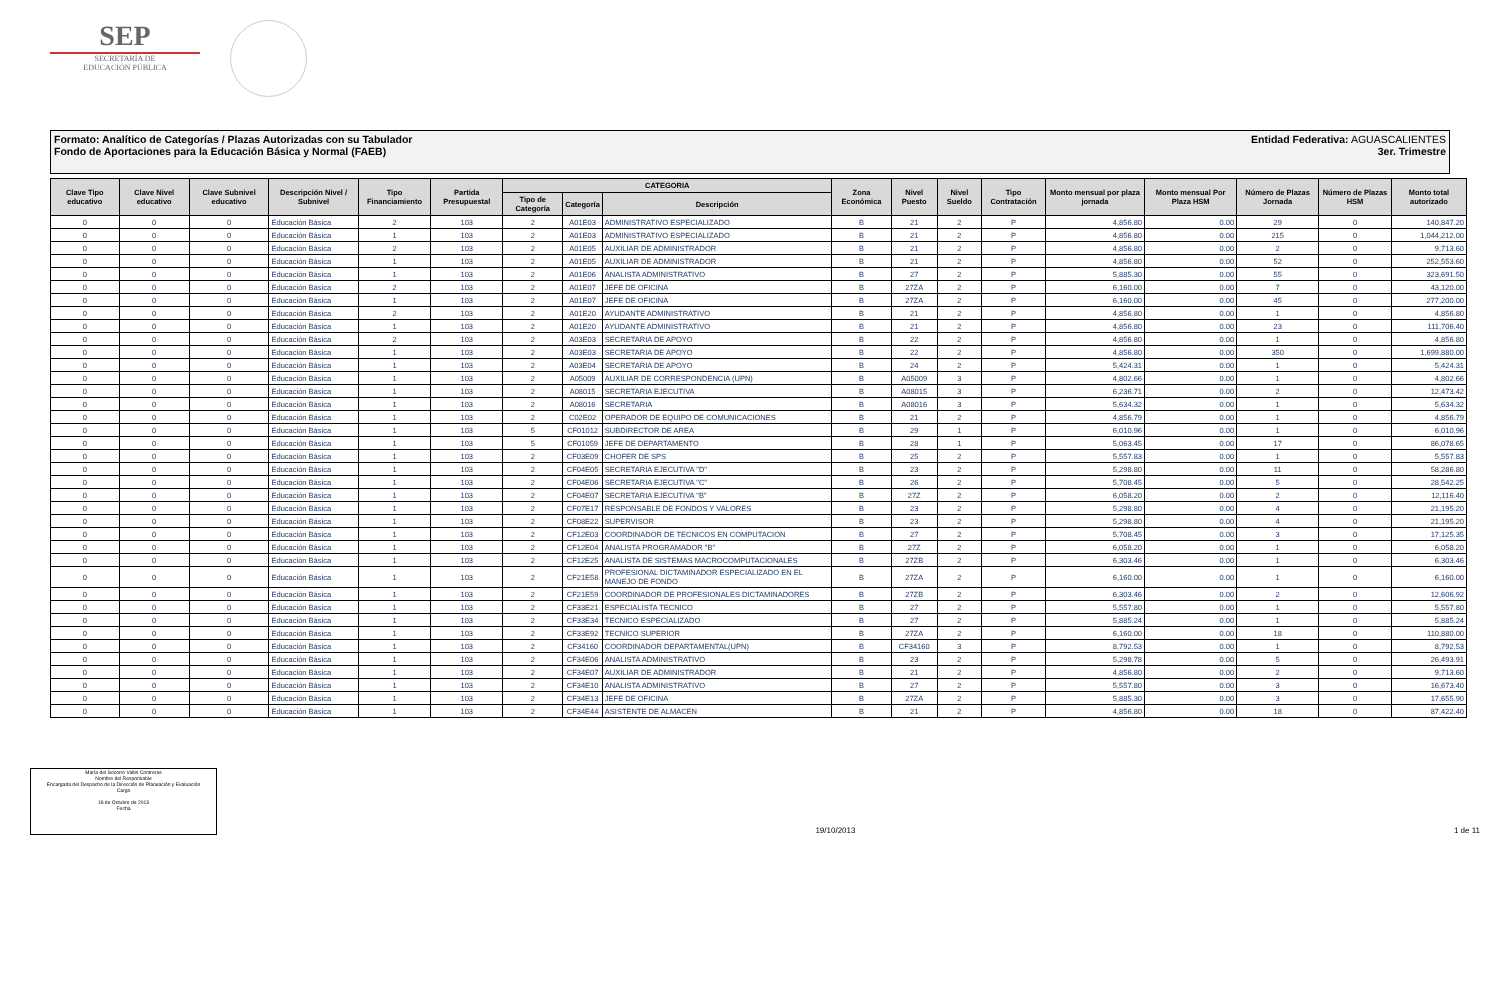SEP
SECRETARÍA DE
EDUCACIÓN PÚBLICA
Formato: Analítico de Categorías / Plazas Autorizadas con su Tabulador
Fondo de Aportaciones para la Educación Básica y Normal (FAEB)
Entidad Federativa: AGUASCALIENTES
3er. Trimestre
| Clave Tipo educativo | Clave Nivel educativo | Clave Subnivel educativo | Descripción Nivel / Subnivel | Tipo Financiamiento | Partida Presupuestal | CATEGORIA | | | Zona Económica | Nivel Puesto | Nivel Sueldo | Tipo Contratación | Monto mensual por plaza jornada | Monto mensual Por Plaza HSM | Número de Plazas Jornada | Número de Plazas HSM | Monto total autorizado |
| --- | --- | --- | --- | --- | --- | --- | --- | --- | --- | --- | --- | --- | --- | --- | --- | --- | --- |
| | | | | | | Tipo de Categoría | Categoría | Descripción | | | | | | | | | |
| 0 | 0 | 0 | Educación Básica | 2 | 103 | 2 | A01E03 | ADMINISTRATIVO ESPECIALIZADO | B | 21 | 2 | P | 4,856.80 | 0.00 | 29 | 0 | 140,847.20 |
| 0 | 0 | 0 | Educación Básica | 1 | 103 | 2 | A01E03 | ADMINISTRATIVO ESPECIALIZADO | B | 21 | 2 | P | 4,856.80 | 0.00 | 215 | 0 | 1,044,212.00 |
| 0 | 0 | 0 | Educación Básica | 2 | 103 | 2 | A01E05 | AUXILIAR DE ADMINISTRADOR | B | 21 | 2 | P | 4,856.80 | 0.00 | 2 | 0 | 9,713.60 |
| 0 | 0 | 0 | Educación Básica | 1 | 103 | 2 | A01E05 | AUXILIAR DE ADMINISTRADOR | B | 21 | 2 | P | 4,856.80 | 0.00 | 52 | 0 | 252,553.60 |
| 0 | 0 | 0 | Educación Básica | 1 | 103 | 2 | A01E06 | ANALISTA ADMINISTRATIVO | B | 27 | 2 | P | 5,885.30 | 0.00 | 55 | 0 | 323,691.50 |
| 0 | 0 | 0 | Educación Básica | 2 | 103 | 2 | A01E07 | JEFE DE OFICINA | B | 27ZA | 2 | P | 6,160.00 | 0.00 | 7 | 0 | 43,120.00 |
| 0 | 0 | 0 | Educación Básica | 1 | 103 | 2 | A01E07 | JEFE DE OFICINA | B | 27ZA | 2 | P | 6,160.00 | 0.00 | 45 | 0 | 277,200.00 |
| 0 | 0 | 0 | Educación Básica | 2 | 103 | 2 | A01E20 | AYUDANTE ADMINISTRATIVO | B | 21 | 2 | P | 4,856.80 | 0.00 | 1 | 0 | 4,856.80 |
| 0 | 0 | 0 | Educación Básica | 1 | 103 | 2 | A01E20 | AYUDANTE ADMINISTRATIVO | B | 21 | 2 | P | 4,856.80 | 0.00 | 23 | 0 | 111,706.40 |
| 0 | 0 | 0 | Educación Básica | 2 | 103 | 2 | A03E03 | SECRETARIA DE APOYO | B | 22 | 2 | P | 4,856.80 | 0.00 | 1 | 0 | 4,856.80 |
| 0 | 0 | 0 | Educación Básica | 1 | 103 | 2 | A03E03 | SECRETARIA DE APOYO | B | 22 | 2 | P | 4,856.80 | 0.00 | 350 | 0 | 1,699,880.00 |
| 0 | 0 | 0 | Educación Básica | 1 | 103 | 2 | A03E04 | SECRETARIA DE APOYO | B | 24 | 2 | P | 5,424.31 | 0.00 | 1 | 0 | 5,424.31 |
| 0 | 0 | 0 | Educación Básica | 1 | 103 | 2 | A05009 | AUXILIAR DE CORRESPONDENCIA (UPN) | B | A05009 | 3 | P | 4,802.66 | 0.00 | 1 | 0 | 4,802.66 |
| 0 | 0 | 0 | Educación Básica | 1 | 103 | 2 | A08015 | SECRETARIA EJECUTIVA | B | A08015 | 3 | P | 6,236.71 | 0.00 | 2 | 0 | 12,473.42 |
| 0 | 0 | 0 | Educación Básica | 1 | 103 | 2 | A08016 | SECRETARIA | B | A08016 | 3 | P | 5,634.32 | 0.00 | 1 | 0 | 5,634.32 |
| 0 | 0 | 0 | Educación Básica | 1 | 103 | 2 | C02E02 | OPERADOR DE EQUIPO DE COMUNICACIONES | B | 21 | 2 | P | 4,856.79 | 0.00 | 1 | 0 | 4,856.79 |
| 0 | 0 | 0 | Educación Básica | 1 | 103 | 5 | CF01012 | SUBDIRECTOR DE AREA | B | 29 | 1 | P | 6,010.96 | 0.00 | 1 | 0 | 6,010.96 |
| 0 | 0 | 0 | Educación Básica | 1 | 103 | 5 | CF01059 | JEFE DE DEPARTAMENTO | B | 28 | 1 | P | 5,063.45 | 0.00 | 17 | 0 | 86,078.65 |
| 0 | 0 | 0 | Educación Básica | 1 | 103 | 2 | CF03E09 | CHOFER DE SPS | B | 25 | 2 | P | 5,557.83 | 0.00 | 1 | 0 | 5,557.83 |
| 0 | 0 | 0 | Educación Básica | 1 | 103 | 2 | CF04E05 | SECRETARIA EJECUTIVA "D" | B | 23 | 2 | P | 5,298.80 | 0.00 | 11 | 0 | 58,286.80 |
| 0 | 0 | 0 | Educación Básica | 1 | 103 | 2 | CF04E06 | SECRETARIA EJECUTIVA "C" | B | 26 | 2 | P | 5,708.45 | 0.00 | 5 | 0 | 28,542.25 |
| 0 | 0 | 0 | Educación Básica | 1 | 103 | 2 | CF04E07 | SECRETARIA EJECUTIVA "B" | B | 27Z | 2 | P | 6,058.20 | 0.00 | 2 | 0 | 12,116.40 |
| 0 | 0 | 0 | Educación Básica | 1 | 103 | 2 | CF07E17 | RESPONSABLE DE FONDOS Y VALORES | B | 23 | 2 | P | 5,298.80 | 0.00 | 4 | 0 | 21,195.20 |
| 0 | 0 | 0 | Educación Básica | 1 | 103 | 2 | CF08E22 | SUPERVISOR | B | 23 | 2 | P | 5,298.80 | 0.00 | 4 | 0 | 21,195.20 |
| 0 | 0 | 0 | Educación Básica | 1 | 103 | 2 | CF12E03 | COORDINADOR DE TECNICOS EN COMPUTACION | B | 27 | 2 | P | 5,708.45 | 0.00 | 3 | 0 | 17,125.35 |
| 0 | 0 | 0 | Educación Básica | 1 | 103 | 2 | CF12E04 | ANALISTA PROGRAMADOR "B" | B | 27Z | 2 | P | 6,058.20 | 0.00 | 1 | 0 | 6,058.20 |
| 0 | 0 | 0 | Educación Básica | 1 | 103 | 2 | CF12E25 | ANALISTA DE SISTEMAS MACROCOMPUTACIONALES | B | 27ZB | 2 | P | 6,303.46 | 0.00 | 1 | 0 | 6,303.46 |
| 0 | 0 | 0 | Educación Básica | 1 | 103 | 2 | CF21E58 | PROFESIONAL DICTAMINADOR ESPECIALIZADO EN EL MANEJO DE FONDO | B | 27ZA | 2 | P | 6,160.00 | 0.00 | 1 | 0 | 6,160.00 |
| 0 | 0 | 0 | Educación Básica | 1 | 103 | 2 | CF21E59 | COORDINADOR DE PROFESIONALES DICTAMINADORES | B | 27ZB | 2 | P | 6,303.46 | 0.00 | 2 | 0 | 12,606.92 |
| 0 | 0 | 0 | Educación Básica | 1 | 103 | 2 | CF33E21 | ESPECIALISTA TECNICO | B | 27 | 2 | P | 5,557.80 | 0.00 | 1 | 0 | 5,557.80 |
| 0 | 0 | 0 | Educación Básica | 1 | 103 | 2 | CF33E34 | TECNICO ESPECIALIZADO | B | 27 | 2 | P | 5,885.24 | 0.00 | 1 | 0 | 5,885.24 |
| 0 | 0 | 0 | Educación Básica | 1 | 103 | 2 | CF33E92 | TECNICO SUPERIOR | B | 27ZA | 2 | P | 6,160.00 | 0.00 | 18 | 0 | 110,880.00 |
| 0 | 0 | 0 | Educación Básica | 1 | 103 | 2 | CF34160 | COORDINADOR DEPARTAMENTAL(UPN) | B | CF34160 | 3 | P | 8,792.53 | 0.00 | 1 | 0 | 8,792.53 |
| 0 | 0 | 0 | Educación Básica | 1 | 103 | 2 | CF34E06 | ANALISTA ADMINISTRATIVO | B | 23 | 2 | P | 5,298.78 | 0.00 | 5 | 0 | 26,493.91 |
| 0 | 0 | 0 | Educación Básica | 1 | 103 | 2 | CF34E07 | AUXILIAR DE ADMINISTRADOR | B | 21 | 2 | P | 4,856.80 | 0.00 | 2 | 0 | 9,713.60 |
| 0 | 0 | 0 | Educación Básica | 1 | 103 | 2 | CF34E10 | ANALISTA ADMINISTRATIVO | B | 27 | 2 | P | 5,557.80 | 0.00 | 3 | 0 | 16,673.40 |
| 0 | 0 | 0 | Educación Básica | 1 | 103 | 2 | CF34E13 | JEFE DE OFICINA | B | 27ZA | 2 | P | 5,885.30 | 0.00 | 3 | 0 | 17,655.90 |
| 0 | 0 | 0 | Educación Básica | 1 | 103 | 2 | CF34E44 | ASISTENTE DE ALMACEN | B | 21 | 2 | P | 4,856.80 | 0.00 | 18 | 0 | 87,422.40 |
María del Socorro Vallin Contreras
Nombre del Responsable
Encargada del Despacho de la Dirección de Planeación y Evaluación
Cargo
18 de Octubre de 2013
Fecha
19/10/2013
1 de 11